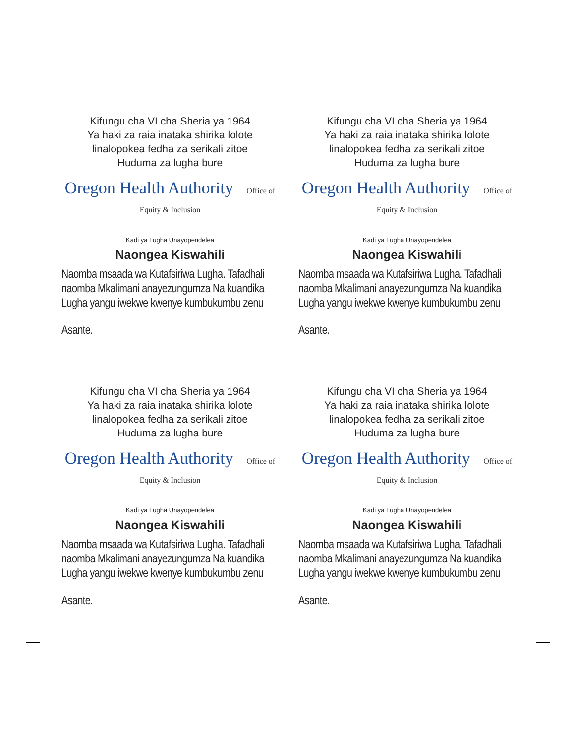Kifungu cha VI cha Sheria ya 1964
Ya haki za raia inataka shirika lolote
linalopokea fedha za serikali zitoe
Huduma za lugha bure
Oregon Health Authority Office of Equity & Inclusion
Kadi ya Lugha Unayopendelea
Naongea Kiswahili
Naomba msaada wa Kutafsiriwa Lugha. Tafadhali naomba Mkalimani anayezungumza Na kuandika Lugha yangu iwekwe kwenye kumbukumbu zenu
Asante.
Kifungu cha VI cha Sheria ya 1964
Ya haki za raia inataka shirika lolote
linalopokea fedha za serikali zitoe
Huduma za lugha bure
Oregon Health Authority Office of Equity & Inclusion
Kadi ya Lugha Unayopendelea
Naongea Kiswahili
Naomba msaada wa Kutafsiriwa Lugha. Tafadhali naomba Mkalimani anayezungumza Na kuandika Lugha yangu iwekwe kwenye kumbukumbu zenu
Asante.
Kifungu cha VI cha Sheria ya 1964
Ya haki za raia inataka shirika lolote
linalopokea fedha za serikali zitoe
Huduma za lugha bure
Oregon Health Authority Office of Equity & Inclusion
Kadi ya Lugha Unayopendelea
Naongea Kiswahili
Naomba msaada wa Kutafsiriwa Lugha. Tafadhali naomba Mkalimani anayezungumza Na kuandika Lugha yangu iwekwe kwenye kumbukumbu zenu
Asante.
Kifungu cha VI cha Sheria ya 1964
Ya haki za raia inataka shirika lolote
linalopokea fedha za serikali zitoe
Huduma za lugha bure
Oregon Health Authority Office of Equity & Inclusion
Kadi ya Lugha Unayopendelea
Naongea Kiswahili
Naomba msaada wa Kutafsiriwa Lugha. Tafadhali naomba Mkalimani anayezungumza Na kuandika Lugha yangu iwekwe kwenye kumbukumbu zenu
Asante.